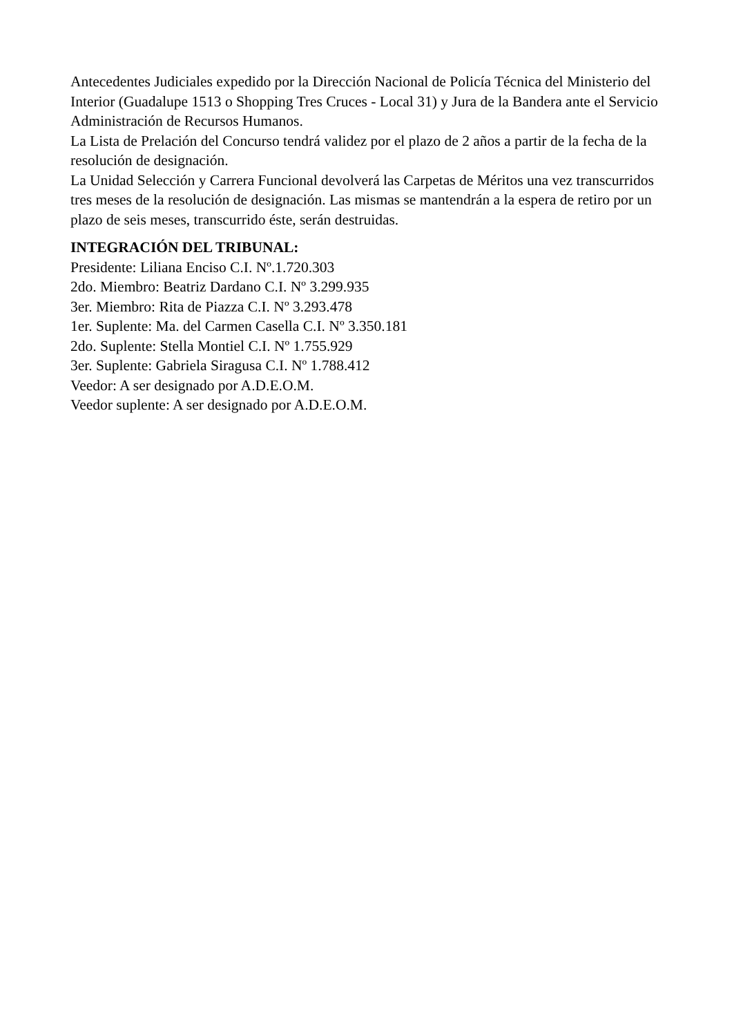Antecedentes Judiciales expedido por la Dirección Nacional de Policía Técnica del Ministerio del Interior (Guadalupe 1513 o Shopping Tres Cruces - Local 31) y Jura de la Bandera ante el Servicio Administración de Recursos Humanos.
La Lista de Prelación del Concurso tendrá validez por el plazo de 2 años a partir de la fecha de la resolución de designación.
La Unidad Selección y Carrera Funcional devolverá las Carpetas de Méritos una vez transcurridos tres meses de la resolución de designación. Las mismas se mantendrán a la espera de retiro por un plazo de seis meses, transcurrido éste, serán destruidas.
INTEGRACIÓN DEL TRIBUNAL:
Presidente: Liliana Enciso C.I. Nº.1.720.303
2do. Miembro: Beatriz Dardano C.I. Nº 3.299.935
3er. Miembro: Rita de Piazza C.I. Nº 3.293.478
1er. Suplente: Ma. del Carmen Casella C.I. Nº 3.350.181
2do. Suplente: Stella Montiel C.I. Nº 1.755.929
3er. Suplente: Gabriela Siragusa C.I. Nº 1.788.412
Veedor: A ser designado por A.D.E.O.M.
Veedor suplente: A ser designado por A.D.E.O.M.